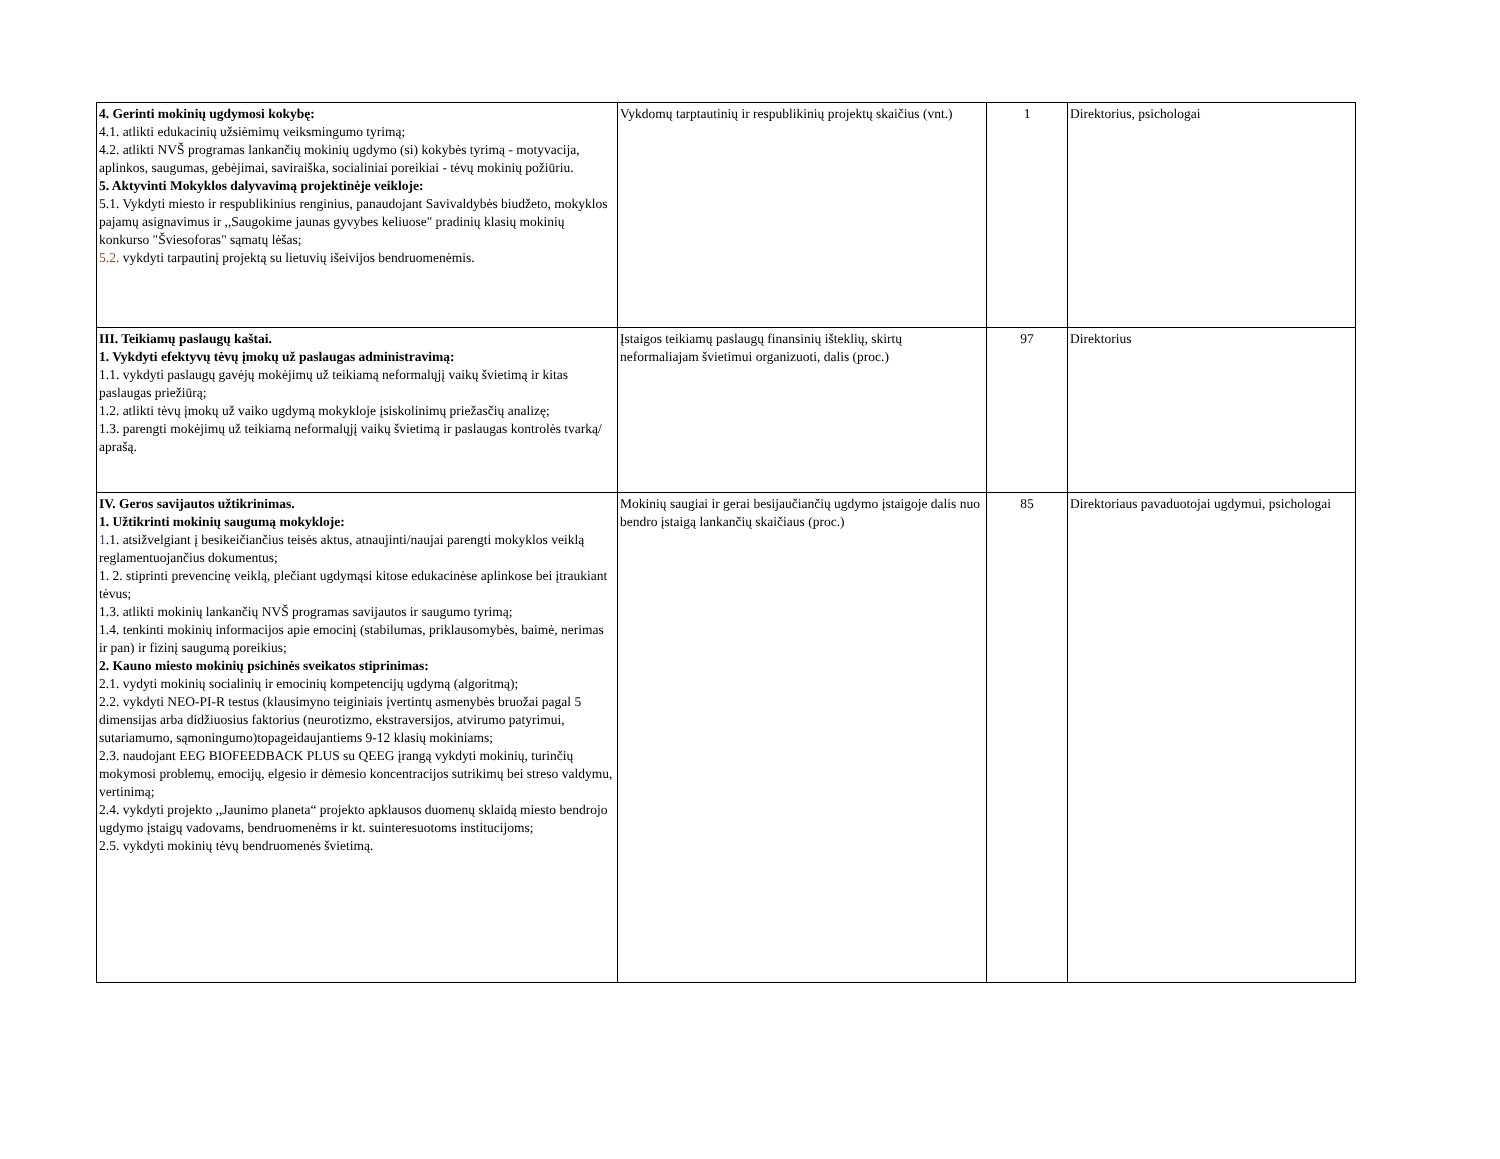| 4. Gerinti mokinių ugdymosi kokybę: 4.1. atlikti edukacinių užsiėmimų veiksmingumo tyrimą; 4.2. atlikti NVŠ programas lankančių mokinių ugdymo (si) kokybės tyrimą - motyvacija, aplinkos, saugumas, gebėjimai, saviraiška, socialiniai poreikiai - tėvų mokinių požiūriu. 5. Aktyvinti Mokyklos dalyvavimą projektinėje veikloje: 5.1. Vykdyti miesto ir respublikinius renginius, panaudojant Savivaldybės biudžeto, mokyklos pajamų asignavimus ir ,,Saugokime jaunas gyvybes keliuose" pradinių klasių mokinių konkurso "Šviesoforas" sąmatų lėšas; 5.2. vykdyti tarpautinį projektą su lietuvių išeivijos bendruomenėmis. | Vykdomų tarptautinių ir respublikinių projektų skaičius (vnt.) | 1 | Direktorius, psichologai |
| III. Teikiamų paslaugų kaštai. 1. Vykdyti efektyvų tėvų įmokų už paslaugas administravimą: 1.1. vykdyti paslaugų gavėjų mokėjimų už teikiamą neformalųjį vaikų švietimą ir kitas paslaugas priežiūrą; 1.2. atlikti tėvų įmokų už vaiko ugdymą mokykloje įsiskolinimų priežasčių analizę; 1.3. parengti mokėjimų už teikiamą neformalųjį vaikų švietimą ir paslaugas kontrolės tvarką/ aprašą. | Įstaigos teikiamų paslaugų finansinių išteklių, skirtų neformaliajam švietimui organizuoti, dalis (proc.) | 97 | Direktorius |
| IV. Geros savijautos užtikrinimas. 1. Užtikrinti mokinių saugumą mokykloje: 1 .1. atsižvelgiant į besikeičiančius teisės aktus, atnaujinti/naujai parengti mokyklos veiklą reglamentuojančius dokumentus; 1. 2. stiprinti prevencinę veiklą, plečiant ugdymąsi kitose edukacinėse aplinkose bei įtraukiant tėvus; 1.3. atlikti mokinių lankančių NVŠ programas savijautos ir saugumo tyrimą; 1.4. tenkinti mokinių informacijos apie emocinį (stabilumas, priklausomybės, baimė, nerimas ir pan) ir fizinį saugumą poreikius; 2. Kauno miesto mokinių psichinės sveikatos stiprinimas: 2.1. vydyti mokinių socialinių ir emocinių kompetencijų ugdymą (algoritmą); 2.2. vykdyti NEO-PI-R testus (klausimyno teiginiais įvertintų asmenybės bruožai pagal 5 dimensijas arba didžiuosius faktorius (neurotizmo, ekstraversijos, atvirumo patyrimui, sutariamumo, sąmoningumo)topageidaujantiems 9-12 klasių mokiniams; 2.3. naudojant EEG BIOFEEDBACK PLUS su QEEG įrangą vykdyti mokinių, turinčių mokymosi problemų, emocijų, elgesio ir dėmesio koncentracijos sutrikimų bei streso valdymu, vertinimą; 2.4. vykdyti projekto ,,Jaunimo planeta“ projekto apklausos duomenų sklaidą miesto bendrojo ugdymo įstaigų vadovams, bendruomenėms ir kt. suinteresuotoms institucijoms; 2.5. vykdyti mokinių tėvų bendruomenės švietimą. | Mokinių saugiai ir gerai besijaučiančių ugdymo įstaigoje dalis nuo bendro įstaigą lankančių skaičiaus (proc.) | 85 | Direktoriaus pavaduotojai ugdymui, psichologai |